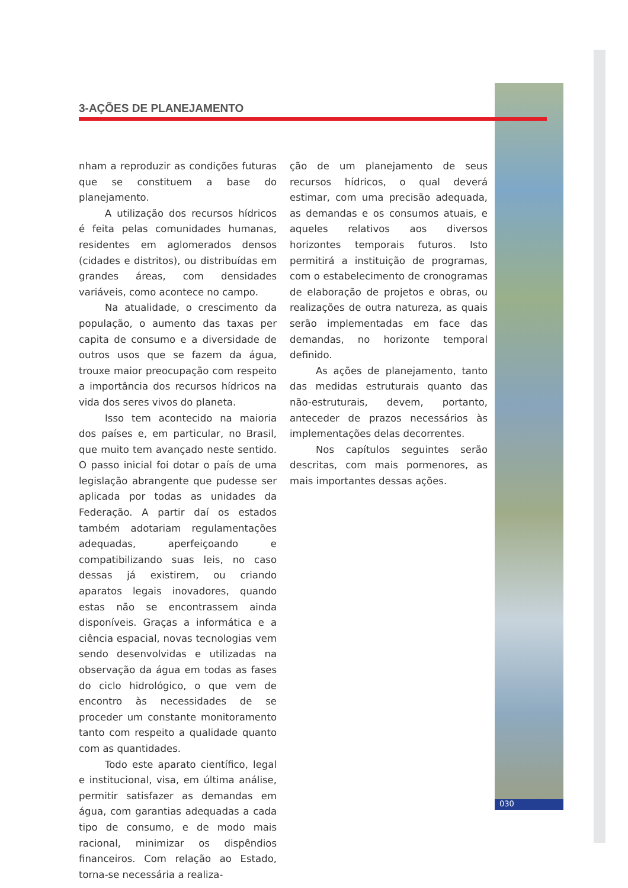3-AÇÕES DE PLANEJAMENTO
nham a reproduzir as condições futuras que se constituem a base do planejamento.
A utilização dos recursos hídricos é feita pelas comunidades humanas, residentes em aglomerados densos (cidades e distritos), ou distribuídas em grandes áreas, com densidades variáveis, como acontece no campo.
Na atualidade, o crescimento da população, o aumento das taxas per capita de consumo e a diversidade de outros usos que se fazem da água, trouxe maior preocupação com respeito a importância dos recursos hídricos na vida dos seres vivos do planeta.
Isso tem acontecido na maioria dos países e, em particular, no Brasil, que muito tem avançado neste sentido. O passo inicial foi dotar o país de uma legislação abrangente que pudesse ser aplicada por todas as unidades da Federação. A partir daí os estados também adotariam regulamentações adequadas, aperfeiçoando e compatibilizando suas leis, no caso dessas já existirem, ou criando aparatos legais inovadores, quando estas não se encontrassem ainda disponíveis. Graças a informática e a ciência espacial, novas tecnologias vem sendo desenvolvidas e utilizadas na observação da água em todas as fases do ciclo hidrológico, o que vem de encontro às necessidades de se proceder um constante monitoramento tanto com respeito a qualidade quanto com as quantidades.
Todo este aparato científico, legal e institucional, visa, em última análise, permitir satisfazer as demandas em água, com garantias adequadas a cada tipo de consumo, e de modo mais racional, minimizar os dispêndios financeiros. Com relação ao Estado, torna-se necessária a realiza-
ção de um planejamento de seus recursos hídricos, o qual deverá estimar, com uma precisão adequada, as demandas e os consumos atuais, e aqueles relativos aos diversos horizontes temporais futuros. Isto permitirá a instituição de programas, com o estabelecimento de cronogramas de elaboração de projetos e obras, ou realizações de outra natureza, as quais serão implementadas em face das demandas, no horizonte temporal definido.
As ações de planejamento, tanto das medidas estruturais quanto das não-estruturais, devem, portanto, anteceder de prazos necessários às implementações delas decorrentes.
Nos capítulos seguintes serão descritas, com mais pormenores, as mais importantes dessas ações.
030